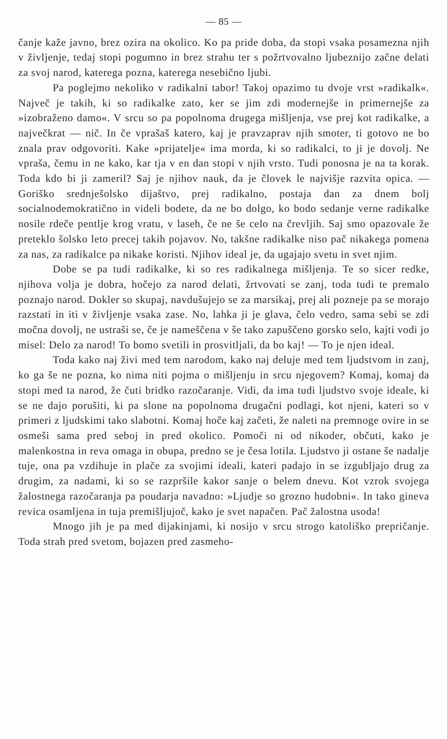— 85 —
čanje kaže javno, brez ozira na okolico. Ko pa pride doba, da stopi vsaka posamezna njih v življenje, tedaj stopi pogumno in brez strahu ter s požrtvovalno ljubeznijo začne delati za svoj narod, katerega pozna, katerega nesebično ljubi.
Pa poglejmo nekoliko v radikalni tabor! Takoj opazimo tu dvoje vrst »radikalk«. Največ je takih, ki so radikalke zato, ker se jim zdi modernejše in primernejše za »izobraženo damo«. V srcu so pa popolnoma drugega mišljenja, vse prej kot radikalke, a največkrat — nič. In če vprašaš katero, kaj je pravzaprav njih smoter, ti gotovo ne bo znala prav odgovoriti. Kake »prijatelje« ima morda, ki so radikalci, to ji je dovolj. Ne vpraša, čemu in ne kako, kar tja v en dan stopi v njih vrsto. Tudi ponosna je na ta korak. Toda kdo bi ji zameril? Saj je njihov nauk, da je človek le najvišje razvita opica. — Goriško srednješolsko dijaštvo, prej radikalno, postaja dan za dnem bolj socialnodemokratično in videli bodete, da ne bo dolgo, ko bodo sedanje verne radikalke nosile rdeče pentlje krog vratu, v laseh, če ne še celo na črevljih. Saj smo opazovale že preteklo šolsko leto precej takih pojavov. No, takšne radikalke niso pač nikakega pomena za nas, za radikalce pa nikake koristi. Njihov ideal je, da ugajajo svetu in svet njim.
Dobe se pa tudi radikalke, ki so res radikalnega mišljenja. Te so sicer redke, njihova volja je dobra, hočejo za narod delati, žrtvovati se zanj, toda tudi te premalo poznajo narod. Dokler so skupaj, navdušujejo se za marsikaj, prej ali pozneje pa se morajo razstati in iti v življenje vsaka zase. No, lahka ji je glava, čelo vedro, sama sebi se zdi močna dovolj, ne ustraši se, če je nameščena v še tako zapuščeno gorsko selo, kajti vodi jo misel: Delo za narod! To bomo svetili in prosvitljali, da bo kaj! — To je njen ideal.
Toda kako naj živi med tem narodom, kako naj deluje med tem ljudstvom in zanj, ko ga še ne pozna, ko nima niti pojma o mišljenju in srcu njegovem? Komaj, komaj da stopi med ta narod, že čuti bridko razočaranje. Vidi, da ima tudi ljudstvo svoje ideale, ki se ne dajo porušiti, ki pa slone na popolnoma drugačni podlagi, kot njeni, kateri so v primeri z ljudskimi tako slabotni. Komaj hoče kaj začeti, že naleti na premnoge ovire in se osmeši sama pred seboj in pred okolico. Pomoči ni od nikoder, občuti, kako je malenkostna in reva omaga in obupa, predno se je česa lotila. Ljudstvo ji ostane še nadalje tuje, ona pa vzdihuje in plače za svojimi ideali, kateri padajo in se izgubljajo drug za drugim, za nadami, ki so se razpršile kakor sanje o belem dnevu. Kot vzrok svojega žalostnega razočaranja pa poudarja navadno: »Ljudje so grozno hudobni«. In tako gineva revica osamljena in tuja premišljujoč, kako je svet napačen. Pač žalostna usoda!
Mnogo jih je pa med dijakinjami, ki nosijo v srcu strogo katoliško prepričanje. Toda strah pred svetom, bojazen pred zasmeho-